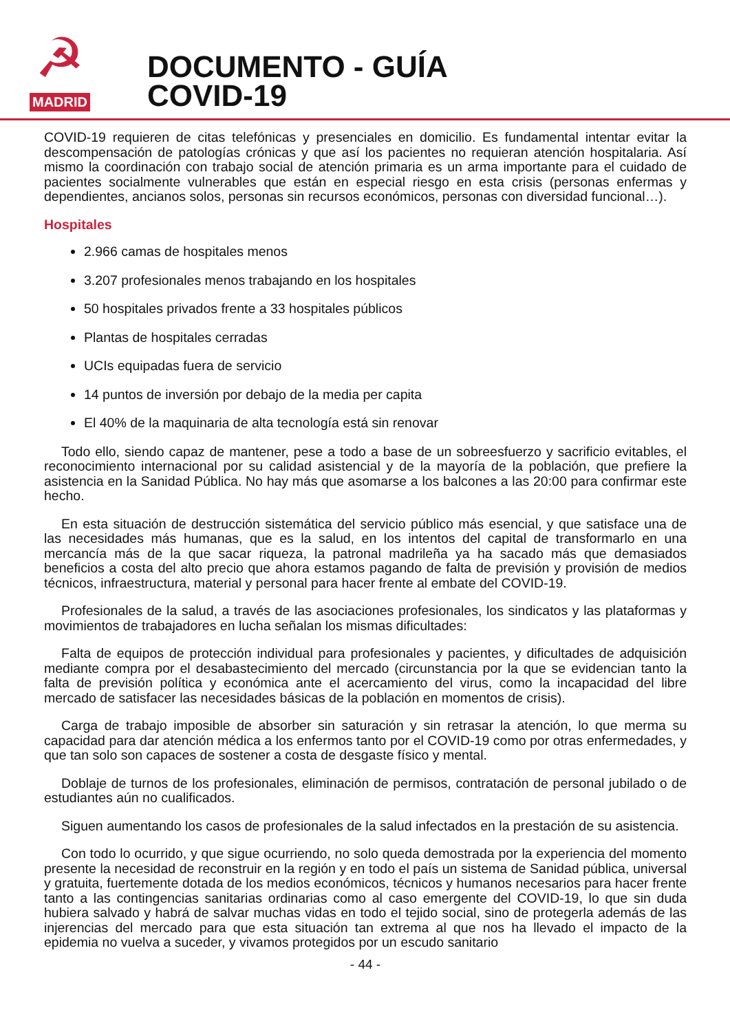☭
MADRID
DOCUMENTO - GUÍA
COVID-19
COVID-19 requieren de citas telefónicas y presenciales en domicilio. Es fundamental intentar evitar la descompensación de patologías crónicas y que así los pacientes no requieran atención hospitalaria. Así mismo la coordinación con trabajo social de atención primaria es un arma importante para el cuidado de pacientes socialmente vulnerables que están en especial riesgo en esta crisis (personas enfermas y dependientes, ancianos solos, personas sin recursos económicos, personas con diversidad funcional…).
Hospitales
2.966 camas de hospitales menos
3.207 profesionales menos trabajando en los hospitales
50 hospitales privados frente a 33 hospitales públicos
Plantas de hospitales cerradas
UCIs equipadas fuera de servicio
14 puntos de inversión por debajo de la media per capita
El 40% de la maquinaria de alta tecnología está sin renovar
Todo ello, siendo capaz de mantener, pese a todo a base de un sobreesfuerzo y sacrificio evitables, el reconocimiento internacional por su calidad asistencial y de la mayoría de la población, que prefiere la asistencia en la Sanidad Pública. No hay más que asomarse a los balcones a las 20:00 para confirmar este hecho.
En esta situación de destrucción sistemática del servicio público más esencial, y que satisface una de las necesidades más humanas, que es la salud, en los intentos del capital de transformarlo en una mercancía más de la que sacar riqueza, la patronal madrileña ya ha sacado más que demasiados beneficios a costa del alto precio que ahora estamos pagando de falta de previsión y provisión de medios técnicos, infraestructura, material y personal para hacer frente al embate del COVID-19.
Profesionales de la salud, a través de las asociaciones profesionales, los sindicatos y las plataformas y movimientos de trabajadores en lucha señalan los mismas dificultades:
Falta de equipos de protección individual para profesionales y pacientes, y dificultades de adquisición mediante compra por el desabastecimiento del mercado (circunstancia por la que se evidencian tanto la falta de previsión política y económica ante el acercamiento del virus, como la incapacidad del libre mercado de satisfacer las necesidades básicas de la población en momentos de crisis).
Carga de trabajo imposible de absorber sin saturación y sin retrasar la atención, lo que merma su capacidad para dar atención médica a los enfermos tanto por el COVID-19 como por otras enfermedades, y que tan solo son capaces de sostener a costa de desgaste físico y mental.
Doblaje de turnos de los profesionales, eliminación de permisos, contratación de personal jubilado o de estudiantes aún no cualificados.
Siguen aumentando los casos de profesionales de la salud infectados en la prestación de su asistencia.
Con todo lo ocurrido, y que sigue ocurriendo, no solo queda demostrada por la experiencia del momento presente la necesidad de reconstruir en la región y en todo el país un sistema de Sanidad pública, universal y gratuita, fuertemente dotada de los medios económicos, técnicos y humanos necesarios para hacer frente tanto a las contingencias sanitarias ordinarias como al caso emergente del COVID-19, lo que sin duda hubiera salvado y habrá de salvar muchas vidas en todo el tejido social, sino de protegerla además de las injerencias del mercado para que esta situación tan extrema al que nos ha llevado el impacto de la epidemia no vuelva a suceder, y vivamos protegidos por un escudo sanitario
- 44 -